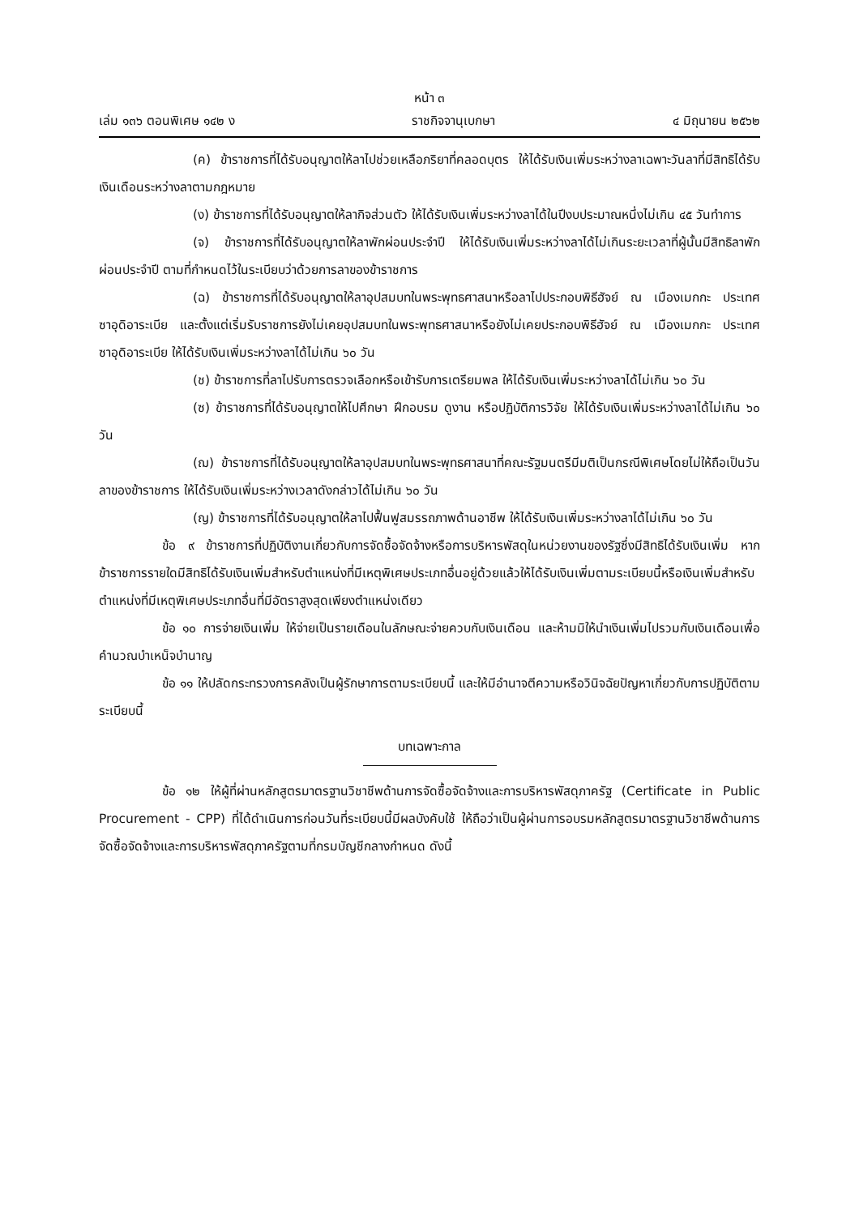หน้า ๓
เล่ม ๑๓๖ ตอนพิเศษ ๑๔๒ ง ราชกิจจานุเบกษา ๔ มิถุนายน ๒๕๖๒
(ค) ข้าราชการที่ได้รับอนุญาตให้ลาไปช่วยเหลือภริยาที่คลอดบุตร ให้ได้รับเงินเพิ่มระหว่างลาเฉพาะวันลาที่มีสิทธิได้รับเงินเดือนระหว่างลาตามกฎหมาย
(ง) ข้าราชการที่ได้รับอนุญาตให้ลากิจส่วนตัว ให้ได้รับเงินเพิ่มระหว่างลาได้ในปีงบประมาณหนึ่งไม่เกิน ๔๕ วันทำการ
(จ) ข้าราชการที่ได้รับอนุญาตให้ลาพักผ่อนประจำปี ให้ได้รับเงินเพิ่มระหว่างลาได้ไม่เกินระยะเวลาที่ผู้นั้นมีสิทธิลาพักผ่อนประจำปี ตามที่กำหนดไว้ในระเบียบว่าด้วยการลาของข้าราชการ
(ฉ) ข้าราชการที่ได้รับอนุญาตให้ลาอุปสมบทในพระพุทธศาสนาหรือลาไปประกอบพิธีฮัจย์ ณ เมืองเมกกะ ประเทศซาอุดิอาระเบีย และตั้งแต่เริ่มรับราชการยังไม่เคยอุปสมบทในพระพุทธศาสนาหรือยังไม่เคยประกอบพิธีฮัจย์ ณ เมืองเมกกะ ประเทศซาอุดิอาระเบีย ให้ได้รับเงินเพิ่มระหว่างลาได้ไม่เกิน ๖๐ วัน
(ช) ข้าราชการที่ลาไปรับการตรวจเลือกหรือเข้ารับการเตรียมพล ให้ได้รับเงินเพิ่มระหว่างลาได้ไม่เกิน ๖๐ วัน
(ซ) ข้าราชการที่ได้รับอนุญาตให้ไปศึกษา ฝึกอบรม ดูงาน หรือปฏิบัติการวิจัย ให้ได้รับเงินเพิ่มระหว่างลาได้ไม่เกิน ๖๐ วัน
(ฌ) ข้าราชการที่ได้รับอนุญาตให้ลาอุปสมบทในพระพุทธศาสนาที่คณะรัฐมนตรีมีมติเป็นกรณีพิเศษโดยไม่ให้ถือเป็นวันลาของข้าราชการ ให้ได้รับเงินเพิ่มระหว่างเวลาดังกล่าวได้ไม่เกิน ๖๐ วัน
(ญ) ข้าราชการที่ได้รับอนุญาตให้ลาไปฟื้นฟูสมรรถภาพด้านอาชีพ ให้ได้รับเงินเพิ่มระหว่างลาได้ไม่เกิน ๖๐ วัน
ข้อ ๙ ข้าราชการที่ปฏิบัติงานเกี่ยวกับการจัดซื้อจัดจ้างหรือการบริหารพัสดุในหน่วยงานของรัฐซึ่งมีสิทธิได้รับเงินเพิ่ม หากข้าราชการรายใดมีสิทธิได้รับเงินเพิ่มสำหรับตำแหน่งที่มีเหตุพิเศษประเภทอื่นอยู่ด้วยแล้วให้ได้รับเงินเพิ่มตามระเบียบนี้หรือเงินเพิ่มสำหรับตำแหน่งที่มีเหตุพิเศษประเภทอื่นที่มีอัตราสูงสุดเพียงตำแหน่งเดียว
ข้อ ๑๐ การจ่ายเงินเพิ่ม ให้จ่ายเป็นรายเดือนในลักษณะจ่ายควบกับเงินเดือน และห้ามมิให้นำเงินเพิ่มไปรวมกับเงินเดือนเพื่อคำนวณบำเหน็จบำนาญ
ข้อ ๑๑ ให้ปลัดกระทรวงการคลังเป็นผู้รักษาการตามระเบียบนี้ และให้มีอำนาจตีความหรือวินิจฉัยปัญหาเกี่ยวกับการปฏิบัติตามระเบียบนี้
บทเฉพาะกาล
ข้อ ๑๒ ให้ผู้ที่ผ่านหลักสูตรมาตรฐานวิชาชีพด้านการจัดซื้อจัดจ้างและการบริหารพัสดุภาครัฐ (Certificate in Public Procurement - CPP) ที่ได้ดำเนินการก่อนวันที่ระเบียบนี้มีผลบังคับใช้ ให้ถือว่าเป็นผู้ผ่านการอบรมหลักสูตรมาตรฐานวิชาชีพด้านการจัดซื้อจัดจ้างและการบริหารพัสดุภาครัฐตามที่กรมบัญชีกลางกำหนด ดังนี้